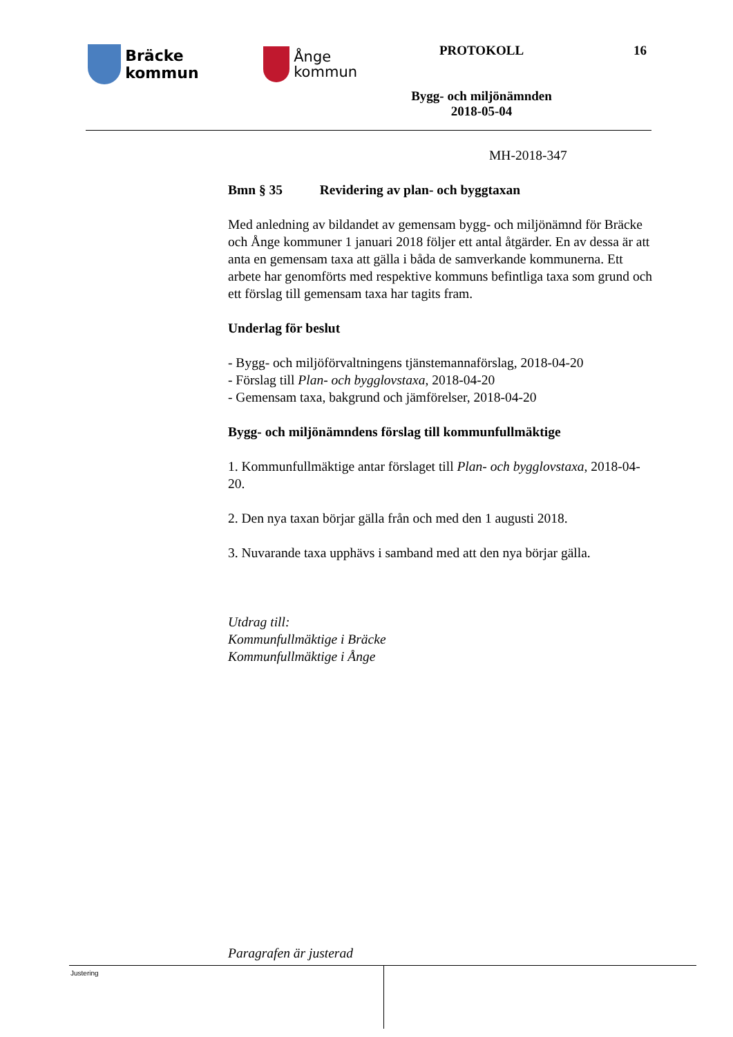Bräcke kommun
Ånge
kommun
PROTOKOLL
Bygg- och miljönämnden
2018-05-04
16
MH-2018-347
Bmn § 35 Revidering av plan- och byggtaxan
Med anledning av bildandet av gemensam bygg- och miljönämnd för Bräcke och Ånge kommuner 1 januari 2018 följer ett antal åtgärder. En av dessa är att anta en gemensam taxa att gälla i båda de samverkande kommunerna. Ett arbete har genomförts med respektive kommuns befintliga taxa som grund och ett förslag till gemensam taxa har tagits fram.
Underlag för beslut
- Bygg- och miljöförvaltningens tjänstemannaförslag, 2018-04-20
- Förslag till Plan- och bygglovstaxa, 2018-04-20
- Gemensam taxa, bakgrund och jämförelser, 2018-04-20
Bygg- och miljönämndens förslag till kommunfullmäktige
1. Kommunfullmäktige antar förslaget till Plan- och bygglovstaxa, 2018-04-20.
2. Den nya taxan börjar gälla från och med den 1 augusti 2018.
3. Nuvarande taxa upphävs i samband med att den nya börjar gälla.
Utdrag till:
Kommunfullmäktige i Bräcke
Kommunfullmäktige i Ånge
Paragrafen är justerad
Justering